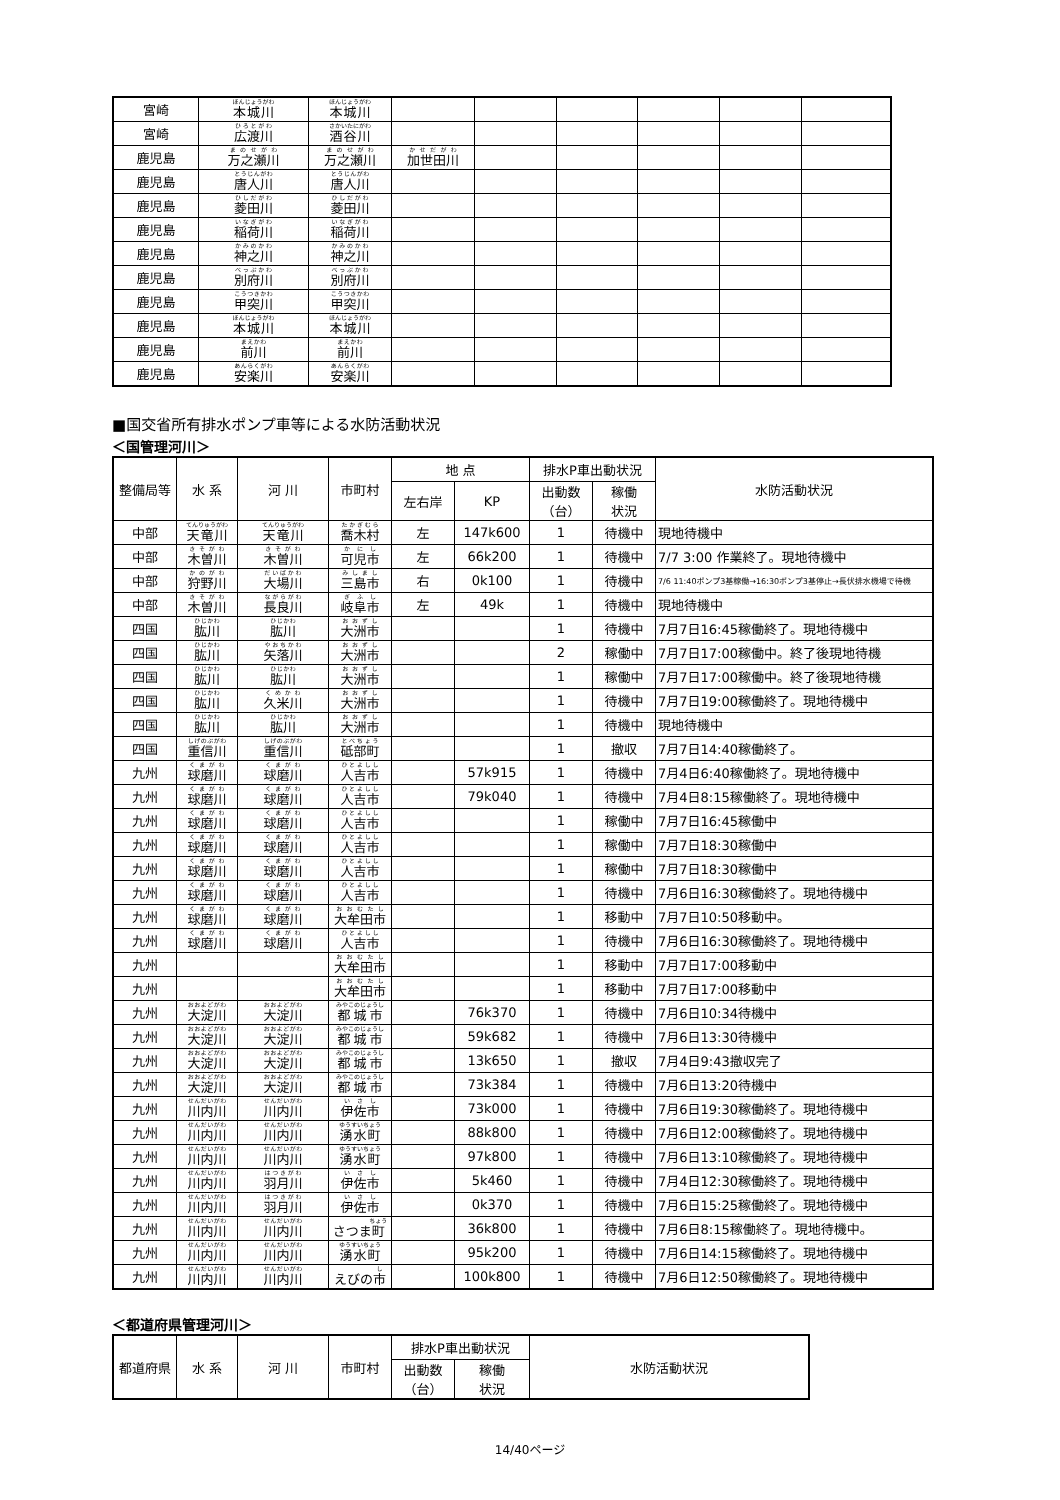| 宮崎 | 本城川 | 本城川 | | | | | | |
| 宮崎 | 広渡川 | 酒谷川 | | | | | | |
| 鹿児島 | 万之瀬川 | 万之瀬川 | 加世田川 | | | | | |
| 鹿児島 | 唐人川 | 唐人川 | | | | | | |
| 鹿児島 | 菱田川 | 菱田川 | | | | | | |
| 鹿児島 | 稲荷川 | 稲荷川 | | | | | | |
| 鹿児島 | 神之川 | 神之川 | | | | | | |
| 鹿児島 | 別府川 | 別府川 | | | | | | |
| 鹿児島 | 甲突川 | 甲突川 | | | | | | |
| 鹿児島 | 本城川 | 本城川 | | | | | | |
| 鹿児島 | 前川 | 前川 | | | | | | |
| 鹿児島 | 安楽川 | 安楽川 | | | | | | |
■国交省所有排水ポンプ車等による水防活動状況
＜国管理河川＞
| 整備局等 | 水 系 | 河 川 | 市町村 | 地 点 | | 排水P車出動状況 | | 水防活動状況 |
| --- | --- | --- | --- | --- | --- | --- | --- | --- |
| | | | | 左右岸 | KP | 出動数 （台） | 稼働 状況 | |
| 中部 | 天竜川 | 天竜川 | 喬木村 | 左 | 147k600 | 1 | 待機中 | 現地待機中 |
| 中部 | 木曽川 | 木曽川 | 可児市 | 左 | 66k200 | 1 | 待機中 | 7/7 3:00 作業終了。現地待機中 |
| 中部 | 狩野川 | 大場川 | 三島市 | 右 | 0k100 | 1 | 待機中 | 7/6 11:40ポンプ3基稼働→16:30ポンプ3基停止→長伏排水機場で待機 |
| 中部 | 木曽川 | 長良川 | 岐阜市 | 左 | 49k | 1 | 待機中 | 現地待機中 |
| 四国 | 肱川 | 肱川 | 大洲市 | | | 1 | 待機中 | 7月7日16:45稼働終了。現地待機中 |
| 四国 | 肱川 | 矢落川 | 大洲市 | | | 2 | 稼働中 | 7月7日17:00稼働中。終了後現地待機 |
| 四国 | 肱川 | 肱川 | 大洲市 | | | 1 | 稼働中 | 7月7日17:00稼働中。終了後現地待機 |
| 四国 | 肱川 | 久米川 | 大洲市 | | | 1 | 待機中 | 7月7日19:00稼働終了。現地待機中 |
| 四国 | 肱川 | 肱川 | 大洲市 | | | 1 | 待機中 | 現地待機中 |
| 四国 | 重信川 | 重信川 | 砥部町 | | | 1 | 撤収 | 7月7日14:40稼働終了。 |
| 九州 | 球磨川 | 球磨川 | 人吉市 | | 57k915 | 1 | 待機中 | 7月4日6:40稼働終了。現地待機中 |
| 九州 | 球磨川 | 球磨川 | 人吉市 | | 79k040 | 1 | 待機中 | 7月4日8:15稼働終了。現地待機中 |
| 九州 | 球磨川 | 球磨川 | 人吉市 | | | 1 | 稼働中 | 7月7日16:45稼働中 |
| 九州 | 球磨川 | 球磨川 | 人吉市 | | | 1 | 稼働中 | 7月7日18:30稼働中 |
| 九州 | 球磨川 | 球磨川 | 人吉市 | | | 1 | 稼働中 | 7月7日18:30稼働中 |
| 九州 | 球磨川 | 球磨川 | 人吉市 | | | 1 | 待機中 | 7月6日16:30稼働終了。現地待機中 |
| 九州 | 球磨川 | 球磨川 | 大牟田市 | | | 1 | 移動中 | 7月7日10:50移動中。 |
| 九州 | 球磨川 | 球磨川 | 人吉市 | | | 1 | 待機中 | 7月6日16:30稼働終了。現地待機中 |
| 九州 | | | 大牟田市 | | | 1 | 移動中 | 7月7日17:00移動中 |
| 九州 | | | 大牟田市 | | | 1 | 移動中 | 7月7日17:00移動中 |
| 九州 | 大淀川 | 大淀川 | 都城市 | | 76k370 | 1 | 待機中 | 7月6日10:34待機中 |
| 九州 | 大淀川 | 大淀川 | 都城市 | | 59k682 | 1 | 待機中 | 7月6日13:30待機中 |
| 九州 | 大淀川 | 大淀川 | 都城市 | | 13k650 | 1 | 撤収 | 7月4日9:43撤収完了 |
| 九州 | 大淀川 | 大淀川 | 都城市 | | 73k384 | 1 | 待機中 | 7月6日13:20待機中 |
| 九州 | 川内川 | 川内川 | 伊佐市 | | 73k000 | 1 | 待機中 | 7月6日19:30稼働終了。現地待機中 |
| 九州 | 川内川 | 川内川 | 湧水町 | | 88k800 | 1 | 待機中 | 7月6日12:00稼働終了。現地待機中 |
| 九州 | 川内川 | 川内川 | 湧水町 | | 97k800 | 1 | 待機中 | 7月6日13:10稼働終了。現地待機中 |
| 九州 | 川内川 | 羽月川 | 伊佐市 | | 5k460 | 1 | 待機中 | 7月4日12:30稼働終了。現地待機中 |
| 九州 | 川内川 | 羽月川 | 伊佐市 | | 0k370 | 1 | 待機中 | 7月6日15:25稼働終了。現地待機中 |
| 九州 | 川内川 | 川内川 | さつま 町 | | 36k800 | 1 | 待機中 | 7月6日8:15稼働終了。現地待機中。 |
| 九州 | 川内川 | 川内川 | 湧水町 | | 95k200 | 1 | 待機中 | 7月6日14:15稼働終了。現地待機中 |
| 九州 | 川内川 | 川内川 | えびの 市 | | 100k800 | 1 | 待機中 | 7月6日12:50稼働終了。現地待機中 |
＜都道府県管理河川＞
| 都道府県 | 水 系 | 河 川 | 市町村 | 排水P車出動状況 | | 水防活動状況 |
| --- | --- | --- | --- | --- | --- | --- |
| | | | | 出動数 （台） | 稼働 状況 | |
14/40ページ